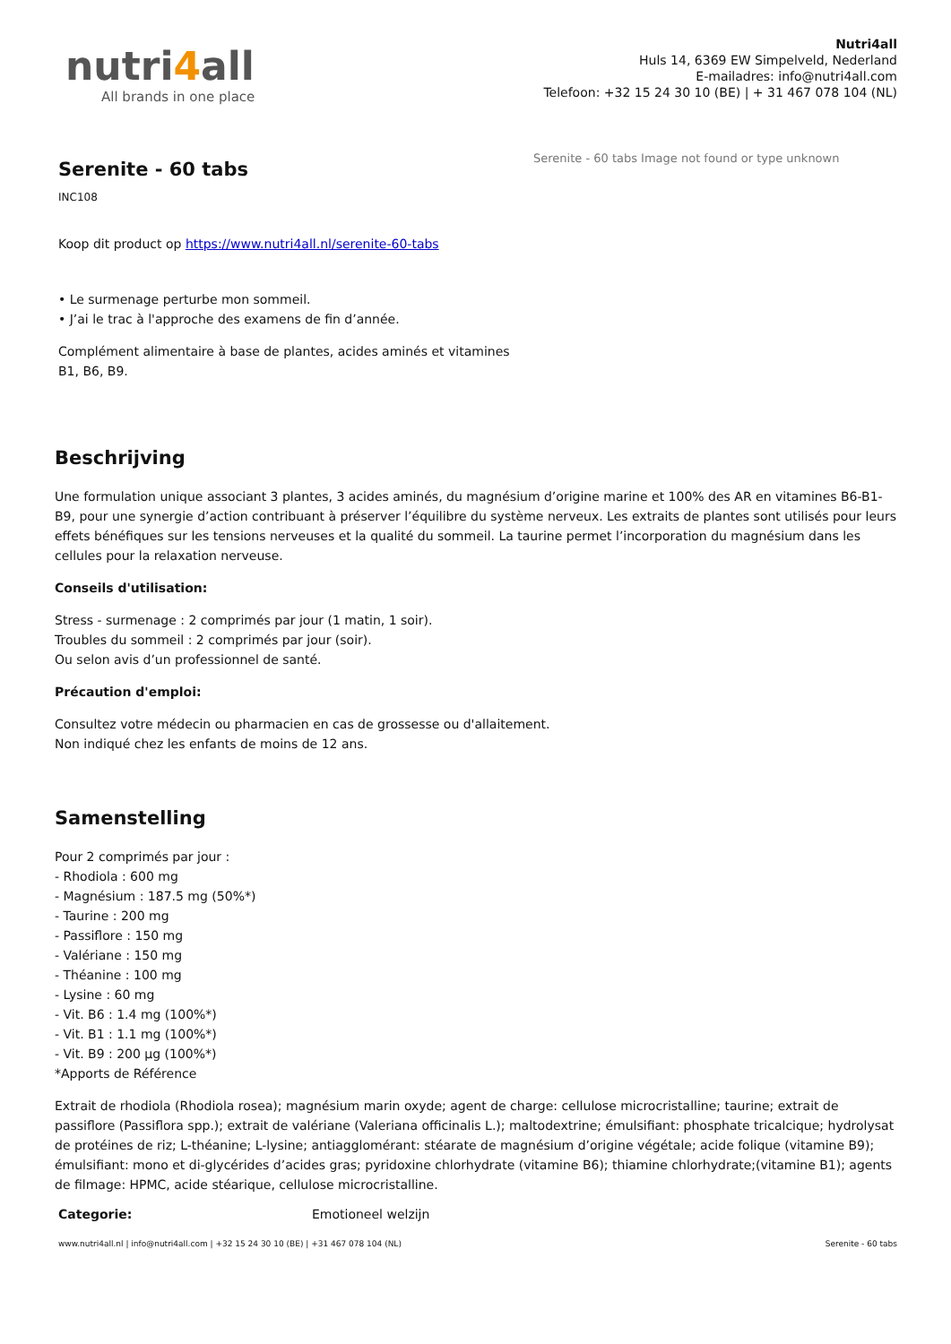nutri4all
All brands in one place
Nutri4all
Huls 14, 6369 EW Simpelveld, Nederland
E-mailadres: info@nutri4all.com
Telefoon: +32 15 24 30 10 (BE) | + 31 467 078 104 (NL)
Serenite - 60 tabs
INC108
Koop dit product op https://www.nutri4all.nl/serenite-60-tabs
• Le surmenage perturbe mon sommeil.
• J’ai le trac à l'approche des examens de fin d’année.
Complément alimentaire à base de plantes, acides aminés et vitamines B1, B6, B9.
Serenite - 60 tabs Image not found or type unknown
Beschrijving
Une formulation unique associant 3 plantes, 3 acides aminés, du magnésium d’origine marine et 100% des AR en vitamines B6-B1-B9, pour une synergie d’action contribuant à préserver l’équilibre du système nerveux. Les extraits de plantes sont utilisés pour leurs effets bénéfiques sur les tensions nerveuses et la qualité du sommeil. La taurine permet l’incorporation du magnésium dans les cellules pour la relaxation nerveuse.
Conseils d'utilisation:
Stress - surmenage : 2 comprimés par jour (1 matin, 1 soir).
Troubles du sommeil : 2 comprimés par jour (soir).
Ou selon avis d’un professionnel de santé.
Précaution d'emploi:
Consultez votre médecin ou pharmacien en cas de grossesse ou d'allaitement.
Non indiqué chez les enfants de moins de 12 ans.
Samenstelling
Pour 2 comprimés par jour :
- Rhodiola : 600 mg
- Magnésium : 187.5 mg (50%*)
- Taurine : 200 mg
- Passiflore : 150 mg
- Valériane : 150 mg
- Théanine : 100 mg
- Lysine : 60 mg
- Vit. B6 : 1.4 mg (100%*)
- Vit. B1 : 1.1 mg (100%*)
- Vit. B9 : 200 µg (100%*)
*Apports de Référence
Extrait de rhodiola (Rhodiola rosea); magnésium marin oxyde; agent de charge: cellulose microcristalline; taurine; extrait de passiflore (Passiflora spp.); extrait de valériane (Valeriana officinalis L.); maltodextrine; émulsifiant: phosphate tricalcique; hydrolysat de protéines de riz; L-théanine; L-lysine; antiagglomérant: stéarate de magnésium d’origine végétale; acide folique (vitamine B9); émulsifiant: mono et di-glycérides d’acides gras; pyridoxine chlorhydrate (vitamine B6); thiamine chlorhydrate;(vitamine B1); agents de filmage: HPMC, acide stéarique, cellulose microcristalline.
Categorie: Emotioneel welzijn
www.nutri4all.nl | info@nutri4all.com | +32 15 24 30 10 (BE) | +31 467 078 104 (NL) Serenite - 60 tabs